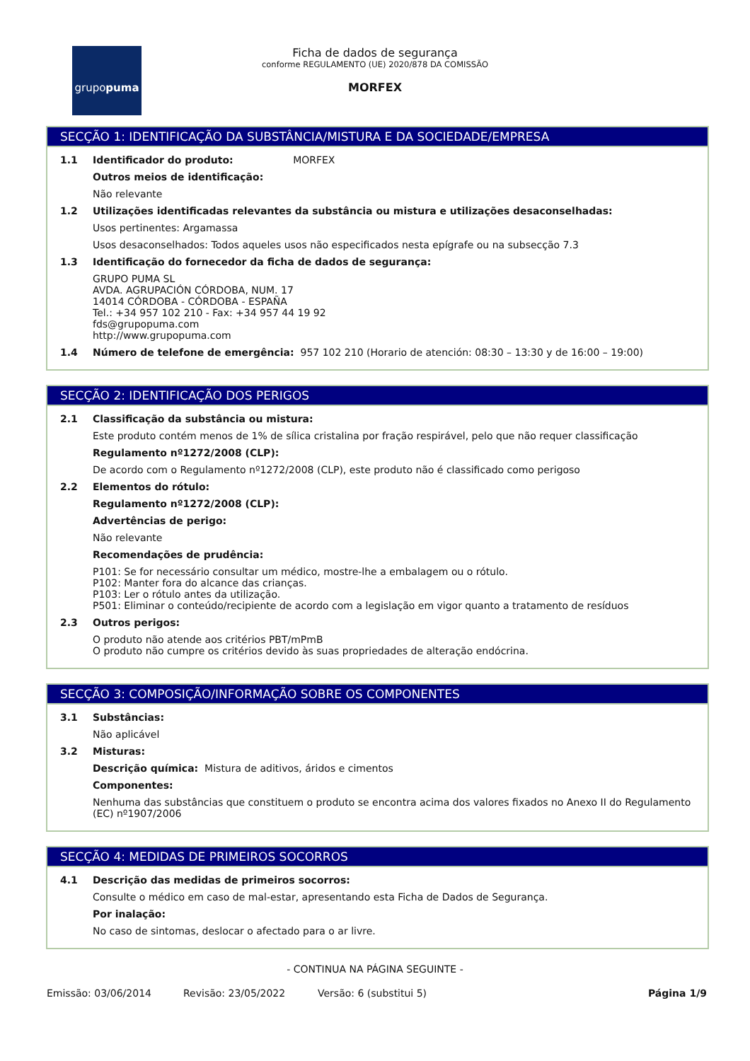grupo puma
Ficha de dados de segurança
conforme REGULAMENTO (UE) 2020/878 DA COMISSÃO
MORFEX
SECÇÃO 1: IDENTIFICAÇÃO DA SUBSTÂNCIA/MISTURA E DA SOCIEDADE/EMPRESA
1.1 Identificador do produto: MORFEX
Outros meios de identificação:
Não relevante
1.2 Utilizações identificadas relevantes da substância ou mistura e utilizações desaconselhadas:
Usos pertinentes: Argamassa
Usos desaconselhados: Todos aqueles usos não especificados nesta epígrafe ou na subsecção 7.3
1.3 Identificação do fornecedor da ficha de dados de segurança:
GRUPO PUMA SL
AVDA. AGRUPACIÓN CÓRDOBA, NUM. 17
14014 CÓRDOBA - CÓRDOBA - ESPAÑA
Tel.: +34 957 102 210 - Fax: +34 957 44 19 92
fds@grupopuma.com
http://www.grupopuma.com
1.4 Número de telefone de emergência: 957 102 210 (Horario de atención: 08:30 – 13:30 y de 16:00 – 19:00)
SECÇÃO 2: IDENTIFICAÇÃO DOS PERIGOS
2.1 Classificação da substância ou mistura:
Este produto contém menos de 1% de sílica cristalina por fração respirável, pelo que não requer classificação
Regulamento nº1272/2008 (CLP):
De acordo com o Regulamento nº1272/2008 (CLP), este produto não é classificado como perigoso
2.2 Elementos do rótulo:
Regulamento nº1272/2008 (CLP):
Advertências de perigo:
Não relevante
Recomendações de prudência:
P101: Se for necessário consultar um médico, mostre-lhe a embalagem ou o rótulo.
P102: Manter fora do alcance das crianças.
P103: Ler o rótulo antes da utilização.
P501: Eliminar o conteúdo/recipiente de acordo com a legislação em vigor quanto a tratamento de resíduos
2.3 Outros perigos:
O produto não atende aos critérios PBT/mPmB
O produto não cumpre os critérios devido às suas propriedades de alteração endócrina.
SECÇÃO 3: COMPOSIÇÃO/INFORMAÇÃO SOBRE OS COMPONENTES
3.1 Substâncias:
Não aplicável
3.2 Misturas:
Descrição química: Mistura de aditivos, áridos e cimentos
Componentes:
Nenhuma das substâncias que constituem o produto se encontra acima dos valores fixados no Anexo II do Regulamento (EC) nº1907/2006
SECÇÃO 4: MEDIDAS DE PRIMEIROS SOCORROS
4.1 Descrição das medidas de primeiros socorros:
Consulte o médico em caso de mal-estar, apresentando esta Ficha de Dados de Segurança.
Por inalação:
No caso de sintomas, deslocar o afectado para o ar livre.
- CONTINUA NA PÁGINA SEGUINTE -
Emissão: 03/06/2014 Revisão: 23/05/2022 Versão: 6 (substitui 5) Página 1/9